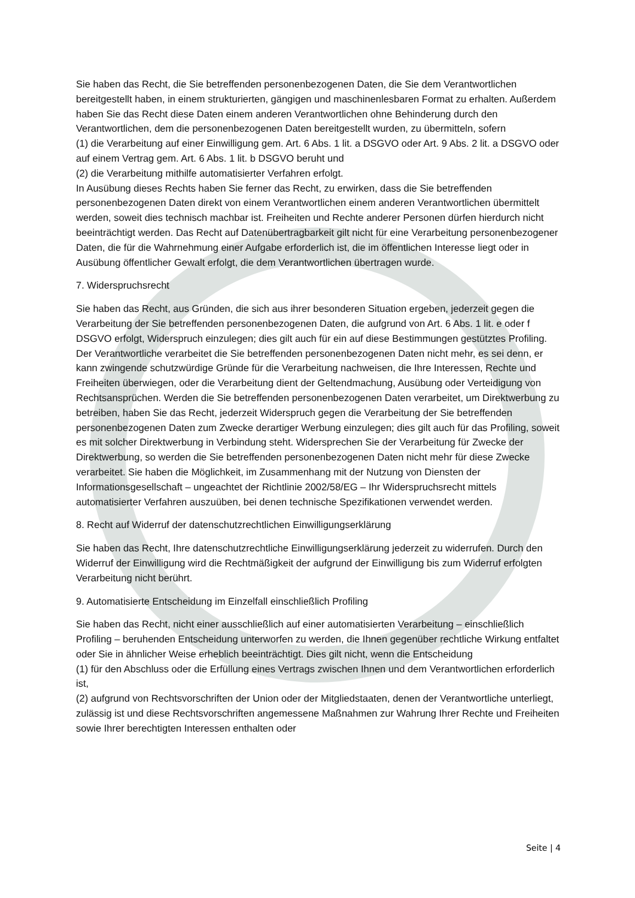Sie haben das Recht, die Sie betreffenden personenbezogenen Daten, die Sie dem Verantwortlichen bereitgestellt haben, in einem strukturierten, gängigen und maschinenlesbaren Format zu erhalten. Außerdem haben Sie das Recht diese Daten einem anderen Verantwortlichen ohne Behinderung durch den Verantwortlichen, dem die personenbezogenen Daten bereitgestellt wurden, zu übermitteln, sofern
(1) die Verarbeitung auf einer Einwilligung gem. Art. 6 Abs. 1 lit. a DSGVO oder Art. 9 Abs. 2 lit. a DSGVO oder auf einem Vertrag gem. Art. 6 Abs. 1 lit. b DSGVO beruht und
(2) die Verarbeitung mithilfe automatisierter Verfahren erfolgt.
In Ausübung dieses Rechts haben Sie ferner das Recht, zu erwirken, dass die Sie betreffenden personenbezogenen Daten direkt von einem Verantwortlichen einem anderen Verantwortlichen übermittelt werden, soweit dies technisch machbar ist. Freiheiten und Rechte anderer Personen dürfen hierdurch nicht beeinträchtigt werden. Das Recht auf Datenübertragbarkeit gilt nicht für eine Verarbeitung personenbezogener Daten, die für die Wahrnehmung einer Aufgabe erforderlich ist, die im öffentlichen Interesse liegt oder in Ausübung öffentlicher Gewalt erfolgt, die dem Verantwortlichen übertragen wurde.
7. Widerspruchsrecht
Sie haben das Recht, aus Gründen, die sich aus ihrer besonderen Situation ergeben, jederzeit gegen die Verarbeitung der Sie betreffenden personenbezogenen Daten, die aufgrund von Art. 6 Abs. 1 lit. e oder f DSGVO erfolgt, Widerspruch einzulegen; dies gilt auch für ein auf diese Bestimmungen gestütztes Profiling. Der Verantwortliche verarbeitet die Sie betreffenden personenbezogenen Daten nicht mehr, es sei denn, er kann zwingende schutzwürdige Gründe für die Verarbeitung nachweisen, die Ihre Interessen, Rechte und Freiheiten überwiegen, oder die Verarbeitung dient der Geltendmachung, Ausübung oder Verteidigung von Rechtsansprüchen. Werden die Sie betreffenden personenbezogenen Daten verarbeitet, um Direktwerbung zu betreiben, haben Sie das Recht, jederzeit Widerspruch gegen die Verarbeitung der Sie betreffenden personenbezogenen Daten zum Zwecke derartiger Werbung einzulegen; dies gilt auch für das Profiling, soweit es mit solcher Direktwerbung in Verbindung steht. Widersprechen Sie der Verarbeitung für Zwecke der Direktwerbung, so werden die Sie betreffenden personenbezogenen Daten nicht mehr für diese Zwecke verarbeitet. Sie haben die Möglichkeit, im Zusammenhang mit der Nutzung von Diensten der Informationsgesellschaft – ungeachtet der Richtlinie 2002/58/EG – Ihr Widerspruchsrecht mittels automatisierter Verfahren auszuüben, bei denen technische Spezifikationen verwendet werden.
8. Recht auf Widerruf der datenschutzrechtlichen Einwilligungserklärung
Sie haben das Recht, Ihre datenschutzrechtliche Einwilligungserklärung jederzeit zu widerrufen. Durch den Widerruf der Einwilligung wird die Rechtmäßigkeit der aufgrund der Einwilligung bis zum Widerruf erfolgten Verarbeitung nicht berührt.
9. Automatisierte Entscheidung im Einzelfall einschließlich Profiling
Sie haben das Recht, nicht einer ausschließlich auf einer automatisierten Verarbeitung – einschließlich Profiling – beruhenden Entscheidung unterworfen zu werden, die Ihnen gegenüber rechtliche Wirkung entfaltet oder Sie in ähnlicher Weise erheblich beeinträchtigt. Dies gilt nicht, wenn die Entscheidung
(1) für den Abschluss oder die Erfüllung eines Vertrags zwischen Ihnen und dem Verantwortlichen erforderlich ist,
(2) aufgrund von Rechtsvorschriften der Union oder der Mitgliedstaaten, denen der Verantwortliche unterliegt, zulässig ist und diese Rechtsvorschriften angemessene Maßnahmen zur Wahrung Ihrer Rechte und Freiheiten sowie Ihrer berechtigten Interessen enthalten oder
Seite | 4